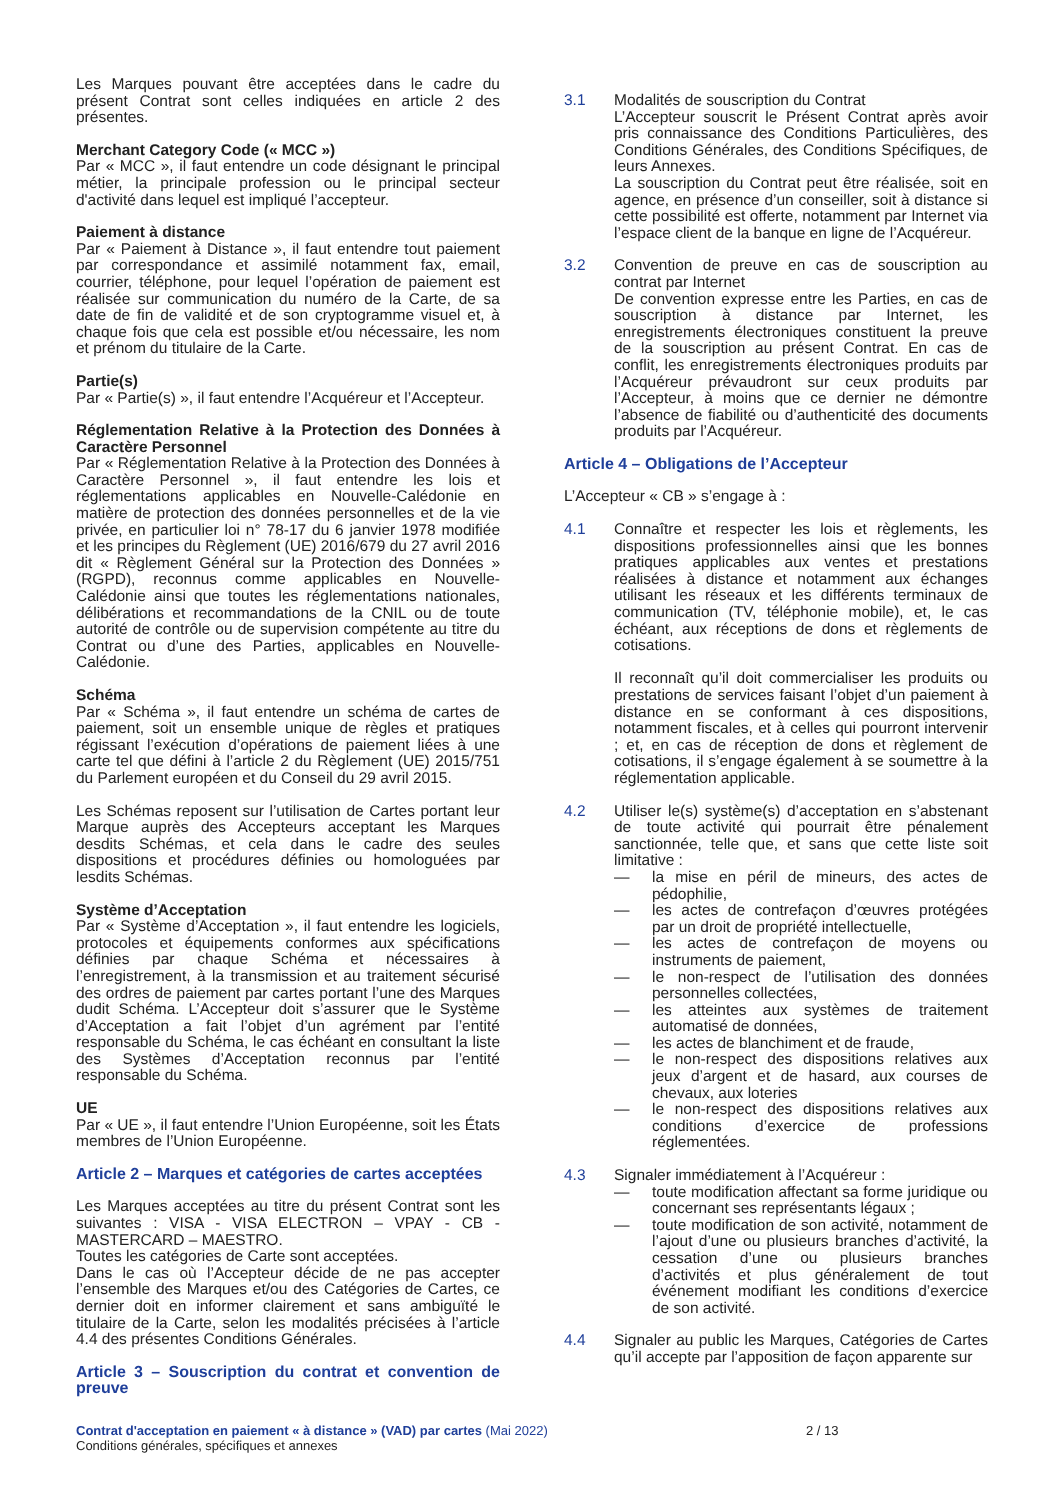Les Marques pouvant être acceptées dans le cadre du présent Contrat sont celles indiquées en article 2 des présentes.
Merchant Category Code (« MCC »)
Par « MCC », il faut entendre un code désignant le principal métier, la principale profession ou le principal secteur d'activité dans lequel est impliqué l’accepteur.
Paiement à distance
Par « Paiement à Distance », il faut entendre tout paiement par correspondance et assimilé notamment fax, email, courrier, téléphone, pour lequel l’opération de paiement est réalisée sur communication du numéro de la Carte, de sa date de fin de validité et de son cryptogramme visuel et, à chaque fois que cela est possible et/ou nécessaire, les nom et prénom du titulaire de la Carte.
Partie(s)
Par « Partie(s) », il faut entendre l’Acquéreur et l’Accepteur.
Réglementation Relative à la Protection des Données à Caractère Personnel
Par « Réglementation Relative à la Protection des Données à Caractère Personnel », il faut entendre les lois et réglementations applicables en Nouvelle-Calédonie en matière de protection des données personnelles et de la vie privée, en particulier loi n° 78-17 du 6 janvier 1978 modifiée et les principes du Règlement (UE) 2016/679 du 27 avril 2016 dit « Règlement Général sur la Protection des Données » (RGPD), reconnus comme applicables en Nouvelle-Calédonie ainsi que toutes les réglementations nationales, délibérations et recommandations de la CNIL ou de toute autorité de contrôle ou de supervision compétente au titre du Contrat ou d’une des Parties, applicables en Nouvelle-Calédonie.
Schéma
Par « Schéma », il faut entendre un schéma de cartes de paiement, soit un ensemble unique de règles et pratiques régissant l’exécution d’opérations de paiement liées à une carte tel que défini à l’article 2 du Règlement (UE) 2015/751 du Parlement européen et du Conseil du 29 avril 2015.
Les Schémas reposent sur l’utilisation de Cartes portant leur Marque auprès des Accepteurs acceptant les Marques desdits Schémas, et cela dans le cadre des seules dispositions et procédures définies ou homologuées par lesdits Schémas.
Système d’Acceptation
Par « Système d’Acceptation », il faut entendre les logiciels, protocoles et équipements conformes aux spécifications définies par chaque Schéma et nécessaires à l’enregistrement, à la transmission et au traitement sécurisé des ordres de paiement par cartes portant l’une des Marques dudit Schéma. L’Accepteur doit s’assurer que le Système d’Acceptation a fait l’objet d’un agrément par l’entité responsable du Schéma, le cas échéant en consultant la liste des Systèmes d’Acceptation reconnus par l’entité responsable du Schéma.
UE
Par « UE », il faut entendre l’Union Européenne, soit les États membres de l’Union Européenne.
Article 2 – Marques et catégories de cartes acceptées
Les Marques acceptées au titre du présent Contrat sont les suivantes : VISA - VISA ELECTRON – VPAY - CB - MASTERCARD – MAESTRO.
Toutes les catégories de Carte sont acceptées.
Dans le cas où l’Accepteur décide de ne pas accepter l’ensemble des Marques et/ou des Catégories de Cartes, ce dernier doit en informer clairement et sans ambiguïté le titulaire de la Carte, selon les modalités précisées à l’article 4.4 des présentes Conditions Générales.
Article 3 – Souscription du contrat et convention de preuve
3.1 Modalités de souscription du Contrat
L’Accepteur souscrit le Présent Contrat après avoir pris connaissance des Conditions Particulières, des Conditions Générales, des Conditions Spécifiques, de leurs Annexes.
La souscription du Contrat peut être réalisée, soit en agence, en présence d’un conseiller, soit à distance si cette possibilité est offerte, notamment par Internet via l’espace client de la banque en ligne de l’Acquéreur.
3.2 Convention de preuve en cas de souscription au contrat par Internet
De convention expresse entre les Parties, en cas de souscription à distance par Internet, les enregistrements électroniques constituent la preuve de la souscription au présent Contrat. En cas de conflit, les enregistrements électroniques produits par l’Acquéreur prévaudront sur ceux produits par l’Accepteur, à moins que ce dernier ne démontre l’absence de fiabilité ou d’authenticité des documents produits par l’Acquéreur.
Article 4 – Obligations de l’Accepteur
L’Accepteur « CB » s’engage à :
4.1 Connaître et respecter les lois et règlements, les dispositions professionnelles ainsi que les bonnes pratiques applicables aux ventes et prestations réalisées à distance et notamment aux échanges utilisant les réseaux et les différents terminaux de communication (TV, téléphonie mobile), et, le cas échéant, aux réceptions de dons et règlements de cotisations.
Il reconnaît qu’il doit commercialiser les produits ou prestations de services faisant l’objet d’un paiement à distance en se conformant à ces dispositions, notamment fiscales, et à celles qui pourront intervenir ; et, en cas de réception de dons et règlement de cotisations, il s’engage également à se soumettre à la réglementation applicable.
4.2 Utiliser le(s) système(s) d’acceptation en s’abstenant de toute activité qui pourrait être pénalement sanctionnée, telle que, et sans que cette liste soit limitative :
— la mise en péril de mineurs, des actes de pédophilie,
— les actes de contrefaçon d’œuvres protégées par un droit de propriété intellectuelle,
— les actes de contrefaçon de moyens ou instruments de paiement,
— le non-respect de l’utilisation des données personnelles collectées,
— les atteintes aux systèmes de traitement automatisé de données,
— les actes de blanchiment et de fraude,
— le non-respect des dispositions relatives aux jeux d’argent et de hasard, aux courses de chevaux, aux loteries
— le non-respect des dispositions relatives aux conditions d’exercice de professions réglementées.
4.3 Signaler immédiatement à l’Acquéreur :
— toute modification affectant sa forme juridique ou concernant ses représentants légaux ;
— toute modification de son activité, notamment de l’ajout d’une ou plusieurs branches d’activité, la cessation d’une ou plusieurs branches d’activités et plus généralement de tout événement modifiant les conditions d’exercice de son activité.
4.4 Signaler au public les Marques, Catégories de Cartes qu’il accepte par l’apposition de façon apparente sur
Contrat d'acceptation en paiement « à distance » (VAD) par cartes (Mai 2022)
Conditions générales, spécifiques et annexes
2 / 13